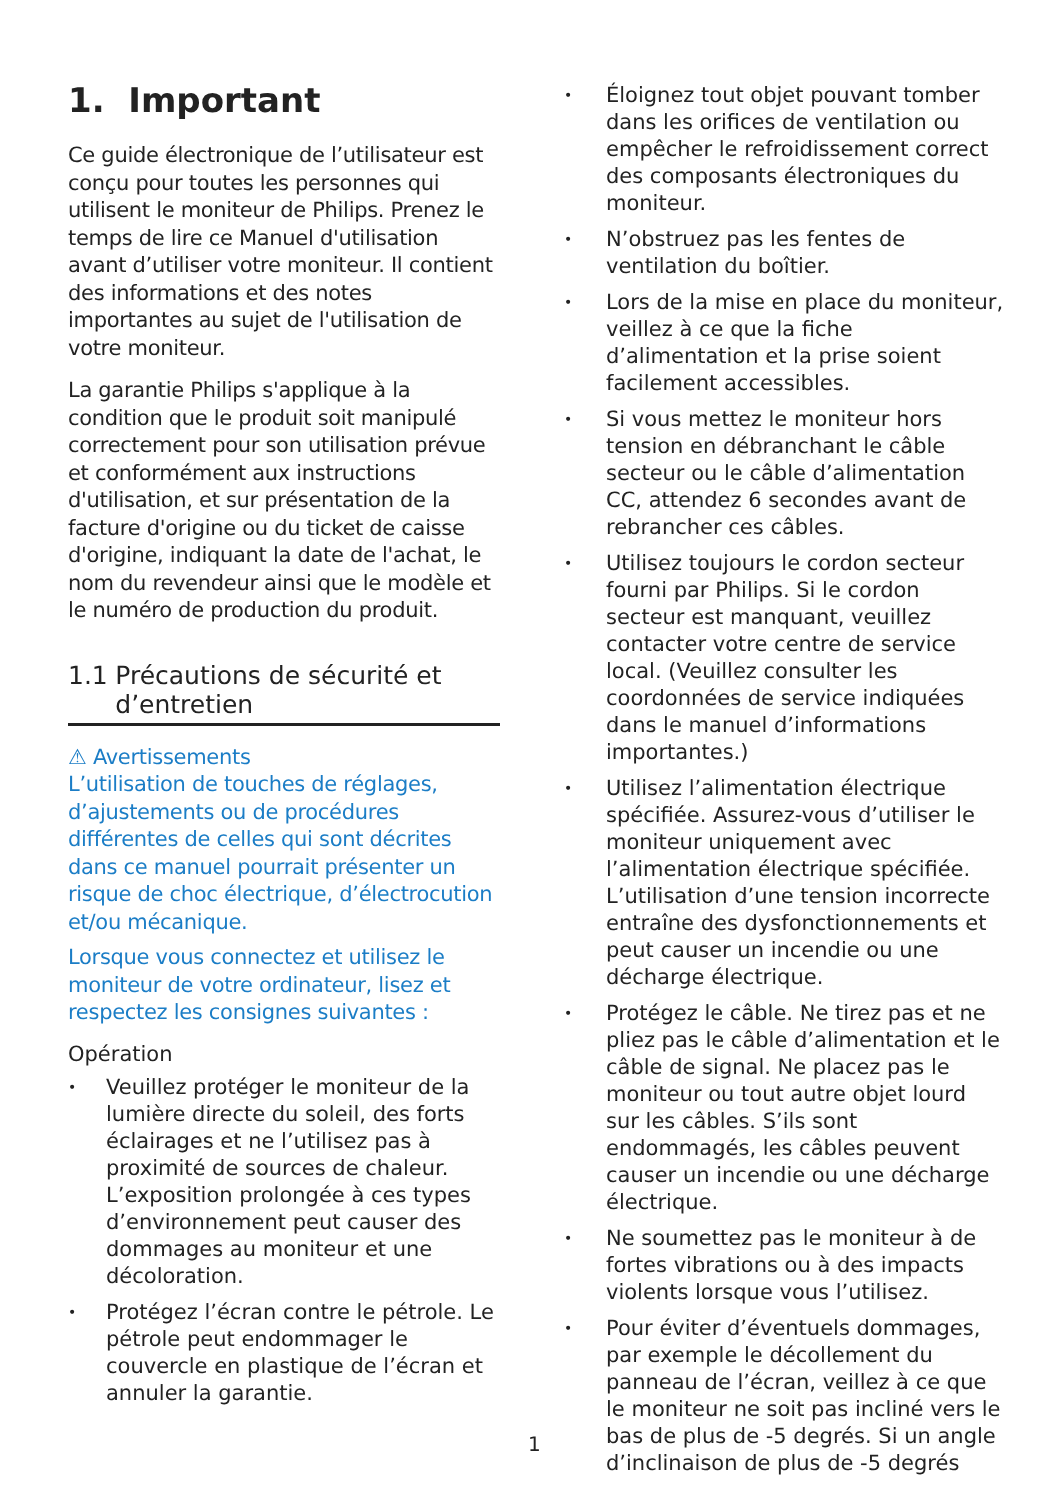1. Important
Ce guide électronique de l’utilisateur est conçu pour toutes les personnes qui utilisent le moniteur de Philips. Prenez le temps de lire ce Manuel d'utilisation avant d’utiliser votre moniteur. Il contient des informations et des notes importantes au sujet de l'utilisation de votre moniteur.
La garantie Philips s'applique à la condition que le produit soit manipulé correctement pour son utilisation prévue et conformément aux instructions d'utilisation, et sur présentation de la facture d'origine ou du ticket de caisse d'origine, indiquant la date de l'achat, le nom du revendeur ainsi que le modèle et le numéro de production du produit.
1.1 Précautions de sécurité et d’entretien
⚠ Avertissements
L’utilisation de touches de réglages, d’ajustements ou de procédures différentes de celles qui sont décrites dans ce manuel pourrait présenter un risque de choc électrique, d’électrocution et/ou mécanique.
Lorsque vous connectez et utilisez le moniteur de votre ordinateur, lisez et respectez les consignes suivantes :
Opération
• Veuillez protéger le moniteur de la lumière directe du soleil, des forts éclairages et ne l’utilisez pas à proximité de sources de chaleur. L’exposition prolongée à ces types d’environnement peut causer des dommages au moniteur et une décoloration.
• Protégez l’écran contre le pétrole. Le pétrole peut endommager le couvercle en plastique de l’écran et annuler la garantie.
• Éloignez tout objet pouvant tomber dans les orifices de ventilation ou empêcher le refroidissement correct des composants électroniques du moniteur.
• N’obstruez pas les fentes de ventilation du boîtier.
• Lors de la mise en place du moniteur, veillez à ce que la fiche d’alimentation et la prise soient facilement accessibles.
• Si vous mettez le moniteur hors tension en débranchant le câble secteur ou le câble d’alimentation CC, attendez 6 secondes avant de rebrancher ces câbles.
• Utilisez toujours le cordon secteur fourni par Philips. Si le cordon secteur est manquant, veuillez contacter votre centre de service local. (Veuillez consulter les coordonnées de service indiquées dans le manuel d’informations importantes.)
• Utilisez l’alimentation électrique spécifiée. Assurez-vous d’utiliser le moniteur uniquement avec l’alimentation électrique spécifiée. L’utilisation d’une tension incorrecte entraîne des dysfonctionnements et peut causer un incendie ou une décharge électrique.
• Protégez le câble. Ne tirez pas et ne pliez pas le câble d’alimentation et le câble de signal. Ne placez pas le moniteur ou tout autre objet lourd sur les câbles. S’ils sont endommagés, les câbles peuvent causer un incendie ou une décharge électrique.
• Ne soumettez pas le moniteur à de fortes vibrations ou à des impacts violents lorsque vous l’utilisez.
• Pour éviter d’éventuels dommages, par exemple le décollement du panneau de l’écran, veillez à ce que le moniteur ne soit pas incliné vers le bas de plus de -5 degrés. Si un angle d’inclinaison de plus de -5 degrés
1